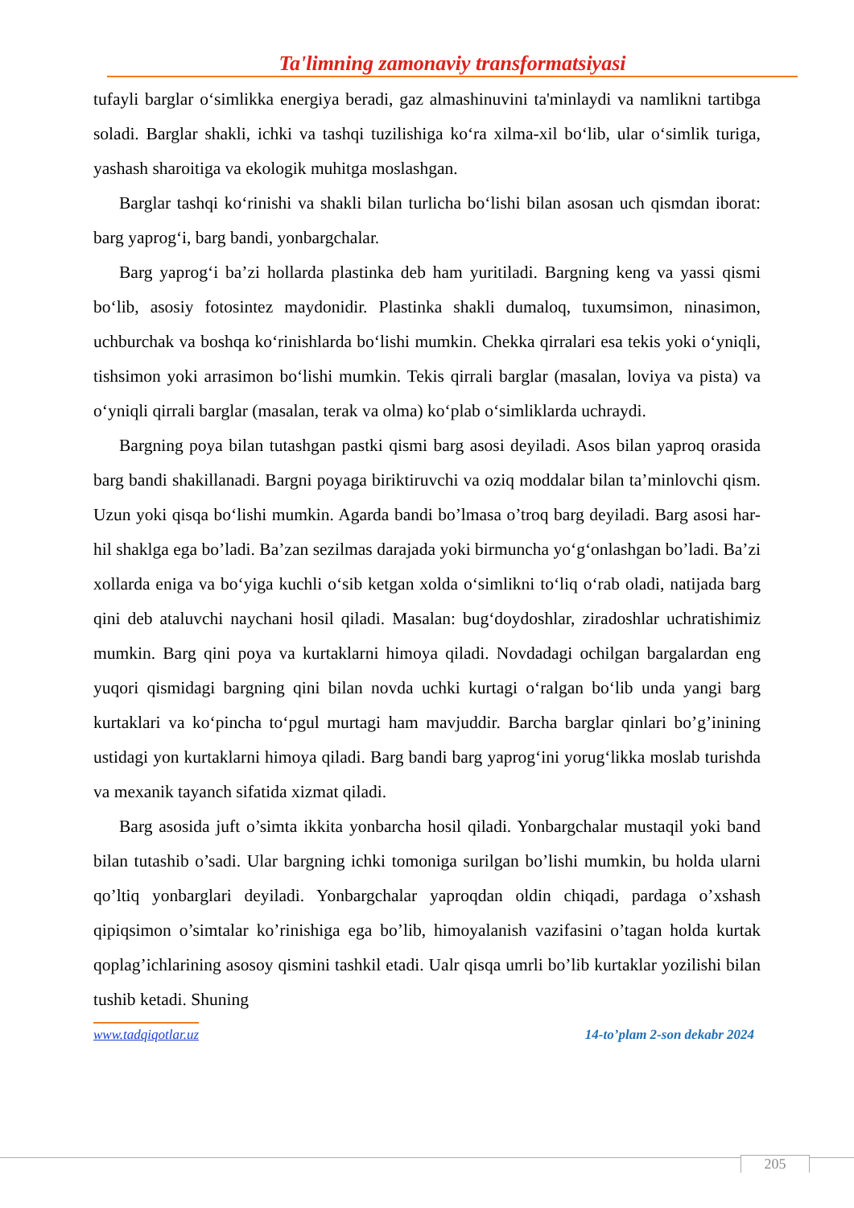Ta'limning zamonaviy transformatsiyasi
tufayli barglar o‘simlikka energiya beradi, gaz almashinuvini ta'minlaydi va namlikni tartibga soladi. Barglar shakli, ichki va tashqi tuzilishiga ko‘ra xilma-xil bo‘lib, ular o‘simlik turiga, yashash sharoitiga va ekologik muhitga moslashgan.
Barglar tashqi ko‘rinishi va shakli bilan turlicha bo‘lishi bilan asosan uch qismdan iborat: barg yaprog‘i, barg bandi, yonbargchalar.
Barg yaprog‘i ba’zi hollarda plastinka deb ham yuritiladi. Bargning keng va yassi qismi bo‘lib, asosiy fotosintez maydonidir. Plastinka shakli dumaloq, tuxumsimon, ninasimon, uchburchak va boshqa ko‘rinishlarda bo‘lishi mumkin. Chekka qirralari esa tekis yoki o‘yniqli, tishsimon yoki arrasimon bo‘lishi mumkin. Tekis qirrali barglar (masalan, loviya va pista) va o‘yniqli qirrali barglar (masalan, terak va olma) ko‘plab o‘simliklarda uchraydi.
Bargning poya bilan tutashgan pastki qismi barg asosi deyiladi. Asos bilan yaproq orasida barg bandi shakillanadi. Bargni poyaga biriktiruvchi va oziq moddalar bilan ta’minlovchi qism. Uzun yoki qisqa bo‘lishi mumkin. Agarda bandi bo’lmasa o’troq barg deyiladi. Barg asosi har- hil shaklga ega bo’ladi. Ba’zan sezilmas darajada yoki birmuncha yo‘g‘onlashgan bo’ladi. Ba’zi xollarda eniga va bo‘yiga kuchli o‘sib ketgan xolda o‘simlikni to‘liq o‘rab oladi, natijada barg qini deb ataluvchi naychani hosil qiladi. Masalan: bug‘doydoshlar, ziradoshlar uchratishimiz mumkin. Barg qini poya va kurtaklarni himoya qiladi. Novdadagi ochilgan bargalardan eng yuqori qismidagi bargning qini bilan novda uchki kurtagi o‘ralgan bo‘lib unda yangi barg kurtaklari va ko‘pincha to‘pgul murtagi ham mavjuddir. Barcha barglar qinlari bo’g’inining ustidagi yon kurtaklarni himoya qiladi. Barg bandi barg yaprog‘ini yorug‘likka moslab turishda va mexanik tayanch sifatida xizmat qiladi.
Barg asosida juft o’simta ikkita yonbarcha hosil qiladi. Yonbargchalar mustaqil yoki band bilan tutashib o’sadi. Ular bargning ichki tomoniga surilgan bo’lishi mumkin, bu holda ularni qo’ltiq yonbarglari deyiladi. Yonbargchalar yaproqdan oldin chiqadi, pardaga o’xshash qipiqsimon o’simtalar ko’rinishiga ega bo’lib, himoyalanish vazifasini o’tagan holda kurtak qoplag’ichlarining asosoy qismini tashkil etadi. Ualr qisqa umrli bo’lib kurtaklar yozilishi bilan tushib ketadi. Shuning
www.tadqiqotlar.uz 14-to’plam 2-son dekabr 2024
205